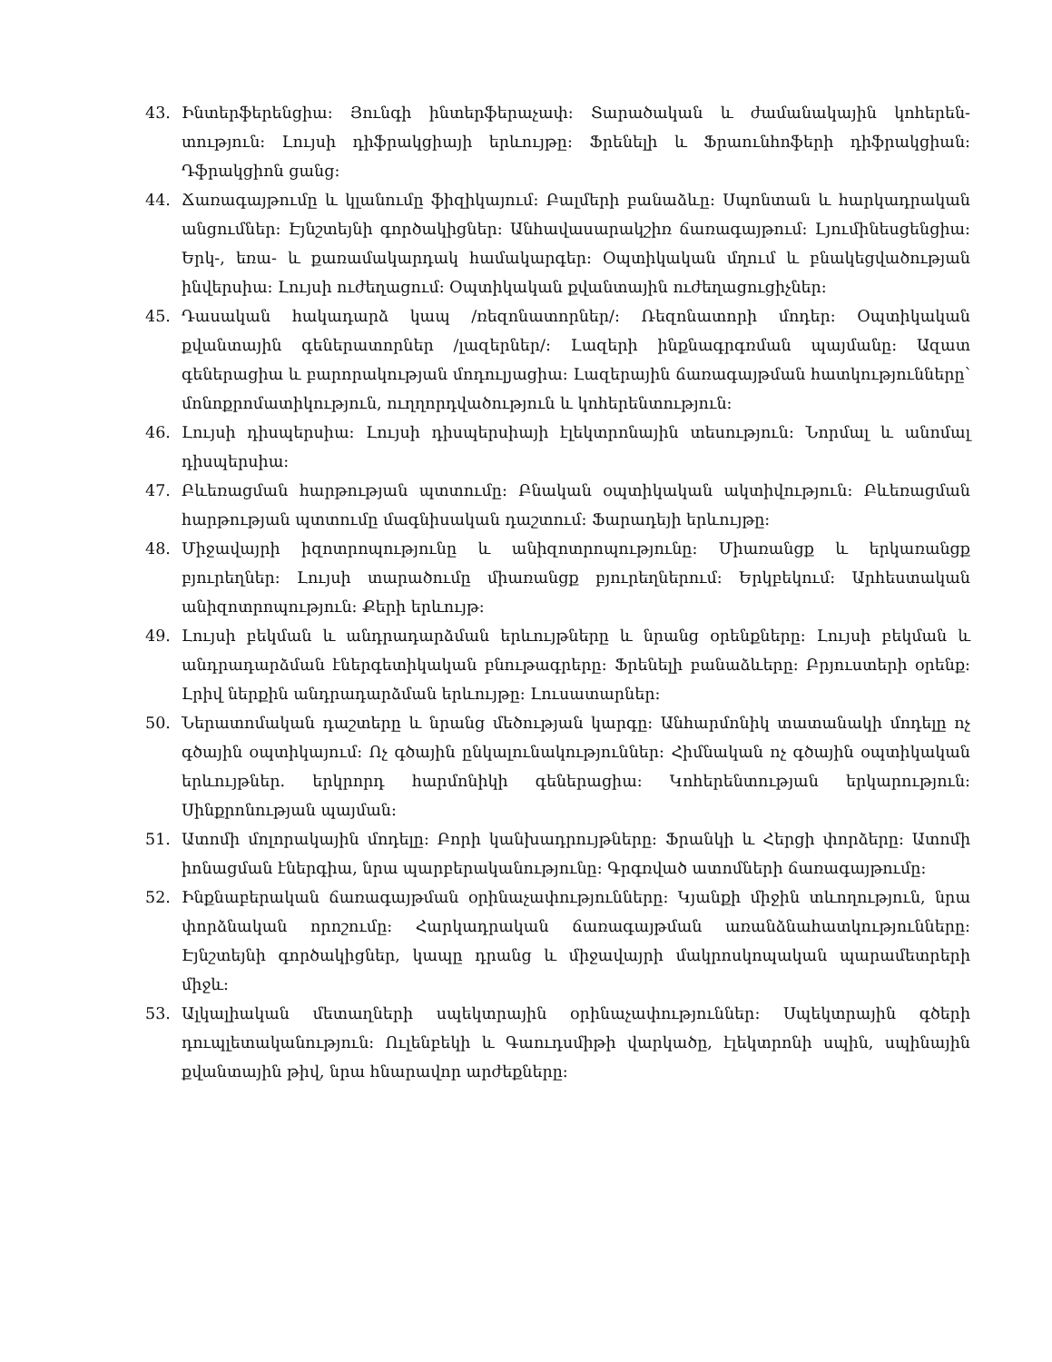43. Ինտերֆերենցիա: Յունգի ինտերֆերաչափ: Տարածական և ժամանակային կոհերեն-տություն: Լույսի դիֆրակցիայի երևույթը: Ֆրենելի և Ֆրաունհոֆերի դիֆրակցիան: Դֆրակցիոն ցանց:
44. Ճառագայթումը և կլանումը ֆիզիկայում: Բալմերի բանաձևը: Սպոնտան և հարկադրական անցումներ: Էյնշտեյնի գործակիցներ: Անհավասարակշիռ ճառագայթում: Լյումինեսցենցիա: Երկ-, եռա- և քառամակարդակ համակարգեր: Օպտիկական մղում և բնակեցվածության ինվերսիա: Լույսի ուժեղացում: Օպտիկական քվանտային ուժեղացուցիչներ:
45. Դասական հակադարձ կապ /ռեզոնատորներ/: Ռեզոնատորի մոդեր: Օպտիկական քվանտային գեներատորներ /լազերներ/: Լազերի ինքնագրգռման պայմանը: Ազատ գեներացիա և բարորակության մոդուլյացիա: Լազերային ճառագայթման հատկությունները՝ մոնոքրոմատիկություն, ուղղորդվածություն և կոհերենտություն:
46. Լույսի դիսպերսիա: Լույսի դիսպերսիայի էլեկտրոնային տեսություն: Նորմալ և անոմալ դիսպերսիա:
47. Բևեռացման հարթության պտտումը: Բնական օպտիկական ակտիվություն: Բևեռացման հարթության պտտումը մագնիսական դաշտում: Ֆարադեյի երևույթը:
48. Միջավայրի իզոտրոպությունը և անիզոտրոպությունը: Միառանցք և երկառանցք բյուրեղներ: Լույսի տարածումը միառանցք բյուրեղներում: Երկբեկում: Արհեստական անիզոտրոպություն: Քերի երևույթ:
49. Լույսի բեկման և անդրադարձման երևույթները և նրանց օրենքները: Լույսի բեկման և անդրադարձման էներգետիկական բնութագրերը: Ֆրենելի բանաձևերը: Բրյուստերի օրենք: Լրիվ ներքին անդրադարձման երևույթը: Լուսատարներ:
50. Ներատոմական դաշտերը և նրանց մեծության կարգը: Անհարմոնիկ տատանակի մոդելը ոչ գծային օպտիկայում: Ոչ գծային ընկալունակություններ: Հիմնական ոչ գծային օպտիկական երևույթներ. երկրորդ հարմոնիկի գեներացիա: Կոհերենտության երկարություն: Սինքրոնության պայման:
51. Ատոմի մոլորակային մոդելը: Բորի կանխադրույթները: Ֆրանկի և Հերցի փորձերը: Ատոմի իոնացման էներգիա, նրա պարբերականությունը: Գրգռված ատոմների ճառագայթումը:
52. Ինքնաբերական ճառագայթման օրինաչափությունները: Կյանքի միջին տևողություն, նրա փորձնական որոշումը: Հարկադրական ճառագայթման առանձնահատկությունները: Էյնշտեյնի գործակիցներ, կապը դրանց և միջավայրի մակրոսկոպական պարամետրերի միջև:
53. Ալկալիական մետաղների սպեկտրային օրինաչափություններ: Սպեկտրային գծերի դուպլետականություն: Ուլենբեկի և Գաուդսմիթի վարկածը, էլեկտրոնի սպին, սպինային քվանտային թիվ, նրա հնարավոր արժեքները: